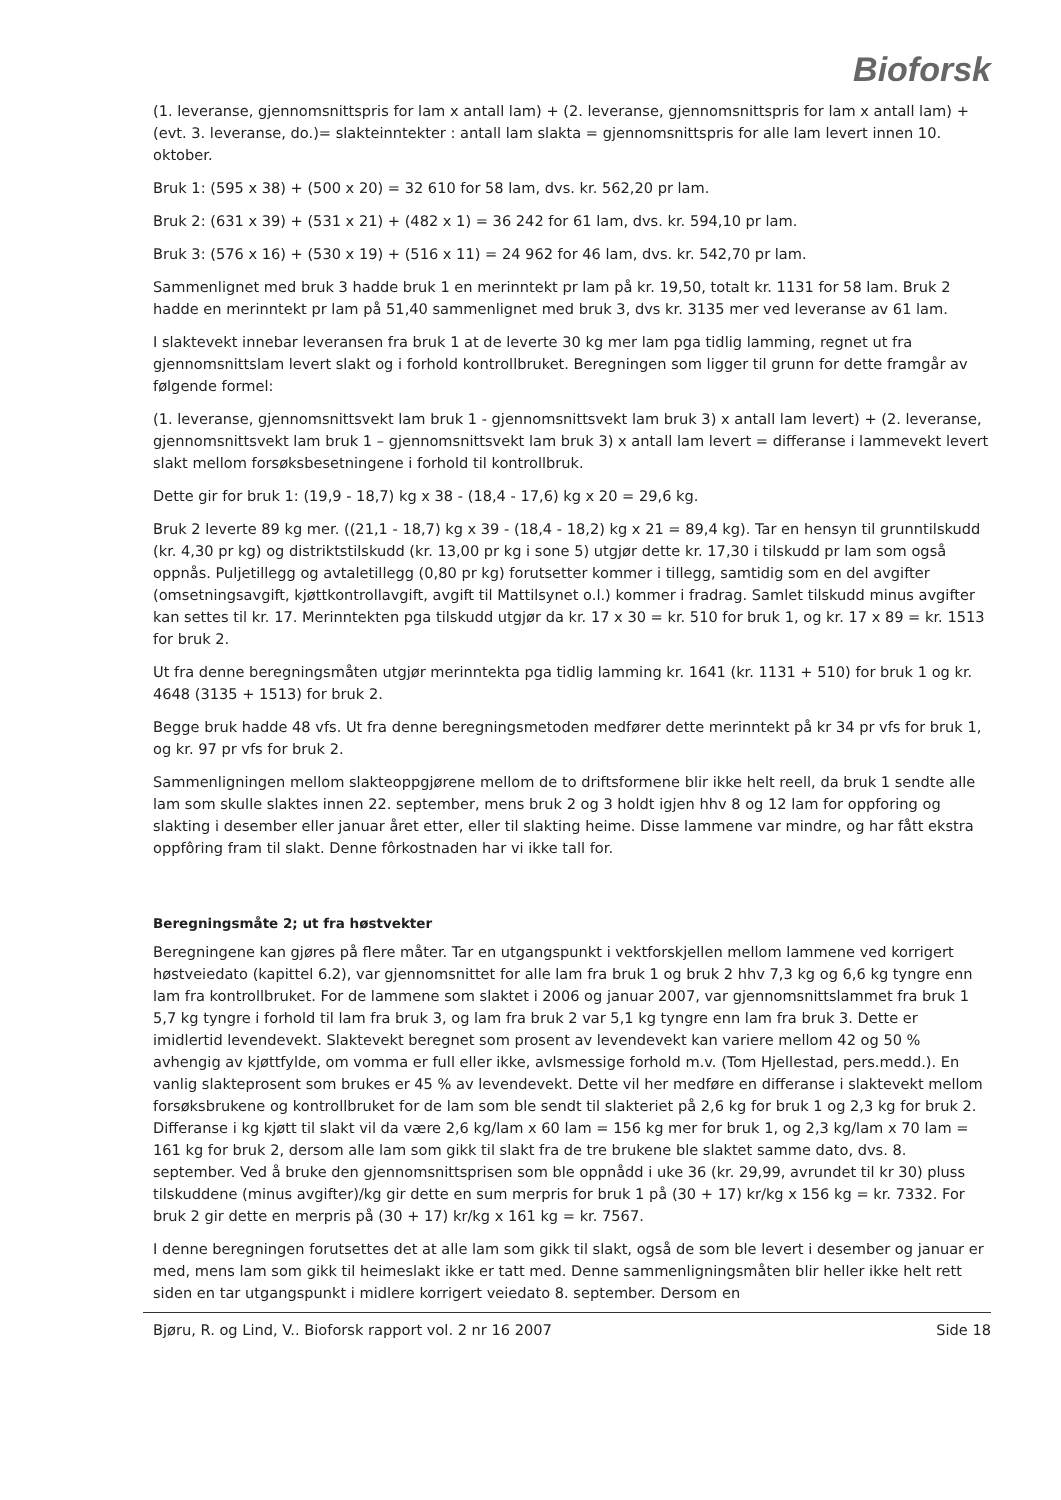Bioforsk
(1. leveranse, gjennomsnittspris for lam x antall lam) + (2. leveranse, gjennomsnittspris for lam x antall lam) + (evt. 3. leveranse, do.)= slakteinntekter : antall lam slakta = gjennomsnittspris for alle lam levert innen 10. oktober.
Bruk 1: (595 x 38) + (500 x 20) = 32 610 for 58 lam, dvs. kr. 562,20 pr lam.
Bruk 2: (631 x 39) + (531 x 21) + (482 x 1) = 36 242 for 61 lam, dvs. kr. 594,10 pr lam.
Bruk 3: (576 x 16) + (530 x 19) + (516 x 11) = 24 962 for 46 lam, dvs. kr. 542,70 pr lam.
Sammenlignet med bruk 3 hadde bruk 1 en merinntekt pr lam på kr. 19,50, totalt kr. 1131 for 58 lam. Bruk 2 hadde en merinntekt pr lam på 51,40 sammenlignet med bruk 3, dvs kr. 3135 mer ved leveranse av 61 lam.
I slaktevekt innebar leveransen fra bruk 1 at de leverte 30 kg mer lam pga tidlig lamming, regnet ut fra gjennomsnittslam levert slakt og i forhold kontrollbruket. Beregningen som ligger til grunn for dette framgår av følgende formel:
(1. leveranse, gjennomsnittsvekt lam bruk 1 - gjennomsnittsvekt lam bruk 3) x antall lam levert) + (2. leveranse, gjennomsnittsvekt lam bruk 1 – gjennomsnittsvekt lam bruk 3) x antall lam levert = differanse i lammevekt levert slakt mellom forsøksbesetningene i forhold til kontrollbruk.
Dette gir for bruk 1: (19,9 - 18,7) kg x 38 - (18,4 - 17,6) kg x 20 = 29,6 kg.
Bruk 2 leverte 89 kg mer. ((21,1 - 18,7) kg x 39 - (18,4 - 18,2) kg x 21 = 89,4 kg). Tar en hensyn til grunntilskudd (kr. 4,30 pr kg) og distriktstilskudd (kr. 13,00 pr kg i sone 5) utgjør dette kr. 17,30 i tilskudd pr lam som også oppnås. Puljetillegg og avtaletillegg (0,80 pr kg) forutsetter kommer i tillegg, samtidig som en del avgifter (omsetningsavgift, kjøttkontrollavgift, avgift til Mattilsynet o.l.) kommer i fradrag. Samlet tilskudd minus avgifter kan settes til kr. 17. Merinntekten pga tilskudd utgjør da kr. 17 x 30 = kr. 510 for bruk 1, og kr. 17 x 89 = kr. 1513 for bruk 2.
Ut fra denne beregningsmåten utgjør merinntekta pga tidlig lamming kr. 1641 (kr. 1131 + 510) for bruk 1 og kr. 4648 (3135 + 1513) for bruk 2.
Begge bruk hadde 48 vfs. Ut fra denne beregningsmetoden medfører dette merinntekt på kr 34 pr vfs for bruk 1, og kr. 97 pr vfs for bruk 2.
Sammenligningen mellom slakteoppgjørene mellom de to driftsformene blir ikke helt reell, da bruk 1 sendte alle lam som skulle slaktes innen 22. september, mens bruk 2 og 3 holdt igjen hhv 8 og 12 lam for oppforing og slakting i desember eller januar året etter, eller til slakting heime. Disse lammene var mindre, og har fått ekstra oppfôring fram til slakt. Denne fôrkostnaden har vi ikke tall for.
Beregningsmåte 2; ut fra høstvekter
Beregningene kan gjøres på flere måter. Tar en utgangspunkt i vektforskjellen mellom lammene ved korrigert høstveiedato (kapittel 6.2), var gjennomsnittet for alle lam fra bruk 1 og bruk 2 hhv 7,3 kg og 6,6 kg tyngre enn lam fra kontrollbruket. For de lammene som slaktet i 2006 og januar 2007, var gjennomsnittslammet fra bruk 1 5,7 kg tyngre i forhold til lam fra bruk 3, og lam fra bruk 2 var 5,1 kg tyngre enn lam fra bruk 3. Dette er imidlertid levendevekt. Slaktevekt beregnet som prosent av levendevekt kan variere mellom 42 og 50 % avhengig av kjøttfylde, om vomma er full eller ikke, avlsmessige forhold m.v. (Tom Hjellestad, pers.medd.). En vanlig slakteprosent som brukes er 45 % av levendevekt. Dette vil her medføre en differanse i slaktevekt mellom forsøksbrukene og kontrollbruket for de lam som ble sendt til slakteriet på 2,6 kg for bruk 1 og 2,3 kg for bruk 2. Differanse i kg kjøtt til slakt vil da være 2,6 kg/lam x 60 lam = 156 kg mer for bruk 1, og 2,3 kg/lam x 70 lam = 161 kg for bruk 2, dersom alle lam som gikk til slakt fra de tre brukene ble slaktet samme dato, dvs. 8. september. Ved å bruke den gjennomsnittsprisen som ble oppnådd i uke 36 (kr. 29,99, avrundet til kr 30) pluss tilskuddene (minus avgifter)/kg gir dette en sum merpris for bruk 1 på (30 + 17) kr/kg x 156 kg = kr. 7332. For bruk 2 gir dette en merpris på (30 + 17) kr/kg x 161 kg = kr. 7567.
I denne beregningen forutsettes det at alle lam som gikk til slakt, også de som ble levert i desember og januar er med, mens lam som gikk til heimeslakt ikke er tatt med. Denne sammenligningsmåten blir heller ikke helt rett siden en tar utgangspunkt i midlere korrigert veiedato 8. september. Dersom en
Bjøru, R. og Lind, V.. Bioforsk rapport vol. 2 nr 16 2007 Side 18